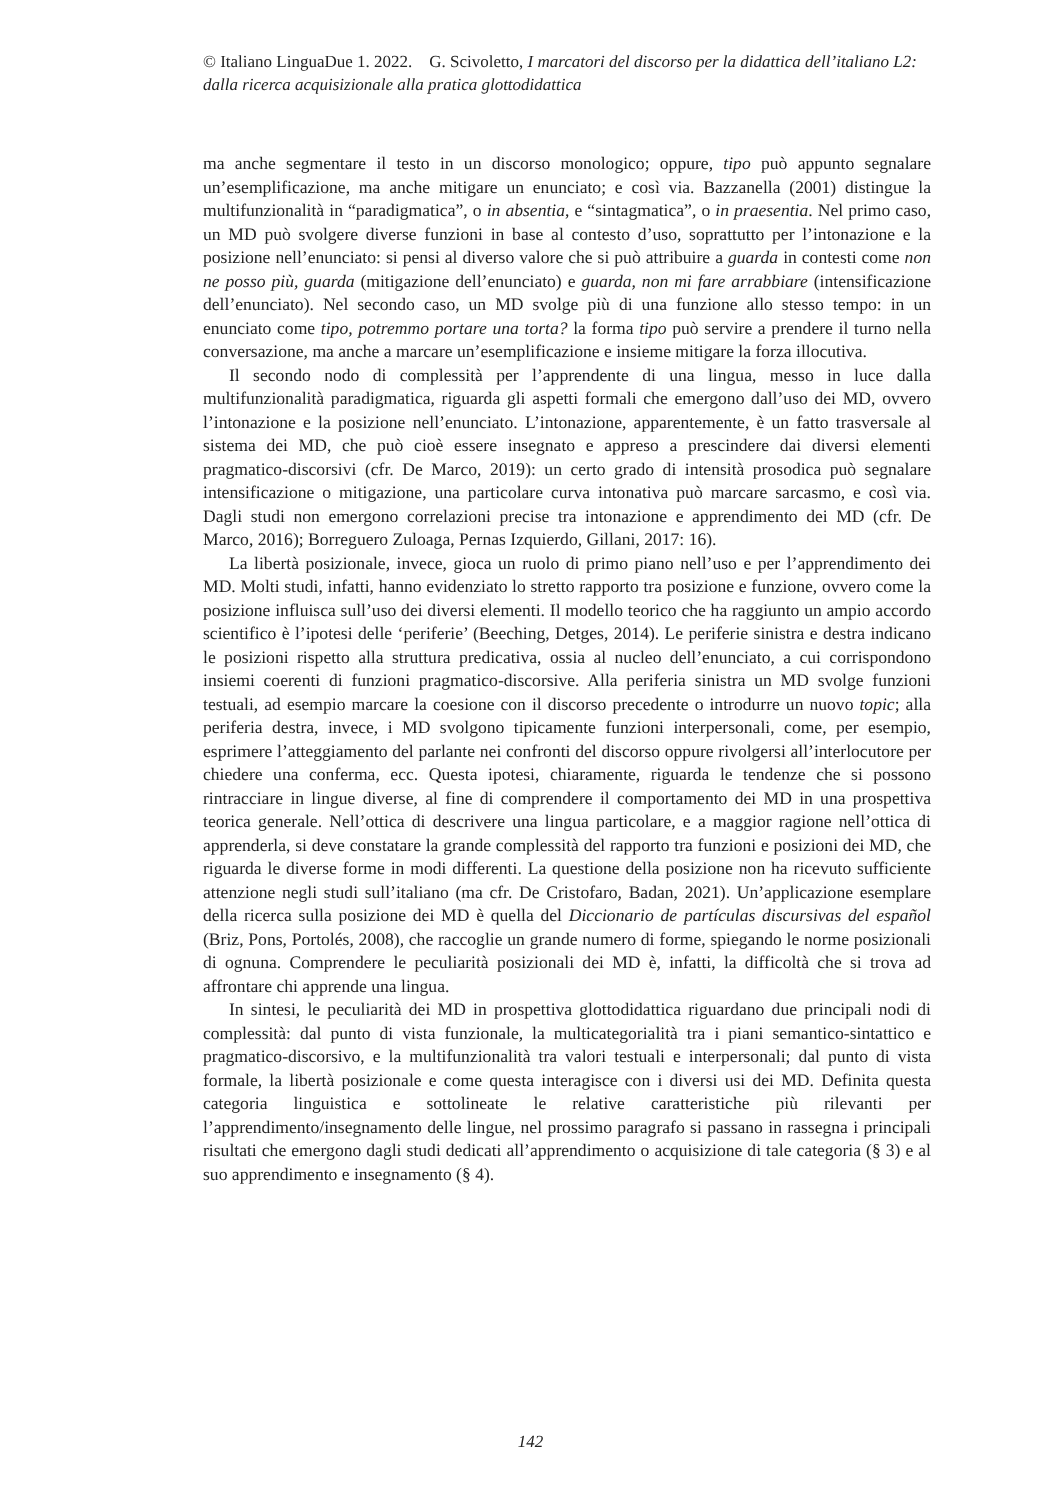© Italiano LinguaDue 1. 2022. G. Scivoletto, I marcatori del discorso per la didattica dell’italiano L2: dalla ricerca acquisizionale alla pratica glottodidattica
ma anche segmentare il testo in un discorso monologico; oppure, tipo può appunto segnalare un’esemplificazione, ma anche mitigare un enunciato; e così via. Bazzanella (2001) distingue la multifunzionalità in “paradigmatica”, o in absentia, e “sintagmatica”, o in praesentia. Nel primo caso, un MD può svolgere diverse funzioni in base al contesto d’uso, soprattutto per l’intonazione e la posizione nell’enunciato: si pensi al diverso valore che si può attribuire a guarda in contesti come non ne posso più, guarda (mitigazione dell’enunciato) e guarda, non mi fare arrabbiare (intensificazione dell’enunciato). Nel secondo caso, un MD svolge più di una funzione allo stesso tempo: in un enunciato come tipo, potremmo portare una torta? la forma tipo può servire a prendere il turno nella conversazione, ma anche a marcare un’esemplificazione e insieme mitigare la forza illocutiva.
Il secondo nodo di complessità per l’apprendente di una lingua, messo in luce dalla multifunzionalità paradigmatica, riguarda gli aspetti formali che emergono dall’uso dei MD, ovvero l’intonazione e la posizione nell’enunciato. L’intonazione, apparentemente, è un fatto trasversale al sistema dei MD, che può cioè essere insegnato e appreso a prescindere dai diversi elementi pragmatico-discorsivi (cfr. De Marco, 2019): un certo grado di intensità prosodica può segnalare intensificazione o mitigazione, una particolare curva intonativa può marcare sarcasmo, e così via. Dagli studi non emergono correlazioni precise tra intonazione e apprendimento dei MD (cfr. De Marco, 2016); Borreguero Zuloaga, Pernas Izquierdo, Gillani, 2017: 16).
La libertà posizionale, invece, gioca un ruolo di primo piano nell’uso e per l’apprendimento dei MD. Molti studi, infatti, hanno evidenziato lo stretto rapporto tra posizione e funzione, ovvero come la posizione influisca sull’uso dei diversi elementi. Il modello teorico che ha raggiunto un ampio accordo scientifico è l’ipotesi delle ‘periferie’ (Beeching, Detges, 2014). Le periferie sinistra e destra indicano le posizioni rispetto alla struttura predicativa, ossia al nucleo dell’enunciato, a cui corrispondono insiemi coerenti di funzioni pragmatico-discorsive. Alla periferia sinistra un MD svolge funzioni testuali, ad esempio marcare la coesione con il discorso precedente o introdurre un nuovo topic; alla periferia destra, invece, i MD svolgono tipicamente funzioni interpersonali, come, per esempio, esprimere l’atteggiamento del parlante nei confronti del discorso oppure rivolgersi all’interlocutore per chiedere una conferma, ecc. Questa ipotesi, chiaramente, riguarda le tendenze che si possono rintracciare in lingue diverse, al fine di comprendere il comportamento dei MD in una prospettiva teorica generale. Nell’ottica di descrivere una lingua particolare, e a maggior ragione nell’ottica di apprenderla, si deve constatare la grande complessità del rapporto tra funzioni e posizioni dei MD, che riguarda le diverse forme in modi differenti. La questione della posizione non ha ricevuto sufficiente attenzione negli studi sull’italiano (ma cfr. De Cristofaro, Badan, 2021). Un’applicazione esemplare della ricerca sulla posizione dei MD è quella del Diccionario de partículas discursivas del español (Briz, Pons, Portolés, 2008), che raccoglie un grande numero di forme, spiegando le norme posizionali di ognuna. Comprendere le peculiarità posizionali dei MD è, infatti, la difficoltà che si trova ad affrontare chi apprende una lingua.
In sintesi, le peculiarità dei MD in prospettiva glottodidattica riguardano due principali nodi di complessità: dal punto di vista funzionale, la multicategorialità tra i piani semantico-sintattico e pragmatico-discorsivo, e la multifunzionalità tra valori testuali e interpersonali; dal punto di vista formale, la libertà posizionale e come questa interagisce con i diversi usi dei MD. Definita questa categoria linguistica e sottolineate le relative caratteristiche più rilevanti per l’apprendimento/insegnamento delle lingue, nel prossimo paragrafo si passano in rassegna i principali risultati che emergono dagli studi dedicati all’apprendimento o acquisizione di tale categoria (§ 3) e al suo apprendimento e insegnamento (§ 4).
142